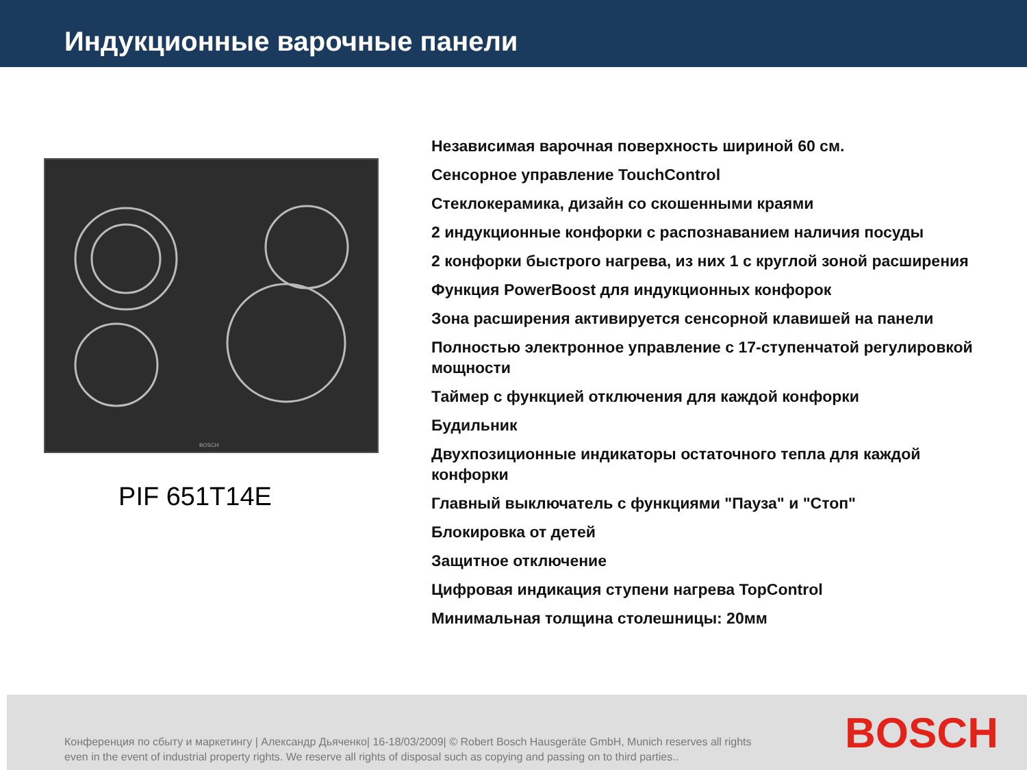Индукционные варочные панели
BOSCH
PIF 651T14E
Независимая варочная поверхность шириной 60 см.
Сенсорное управление TouchControl
Стеклокерамика, дизайн со скошенными краями
2 индукционные конфорки с распознаванием наличия посуды
2 конфорки быстрого нагрева, из них 1 с круглой зоной расширения
Функция PowerBoost для индукционных конфорок
Зона расширения активируется сенсорной клавишей на панели
Полностью электронное управление с 17-ступенчатой регулировкой мощности
Таймер с функцией отключения для каждой конфорки
Будильник
Двухпозиционные индикаторы остаточного тепла для каждой конфорки
Главный выключатель с функциями "Пауза" и "Стоп"
Блокировка от детей
Защитное отключение
Цифровая индикация ступени нагрева TopControl
Минимальная толщина столешницы: 20мм
Конференция по сбыту и маркетингу | Александр Дьяченко| 16-18/03/2009| © Robert Bosch Hausgeräte GmbH, Munich reserves all rights even in the event of industrial property rights. We reserve all rights of disposal such as copying and passing on to third parties..
BOSCH